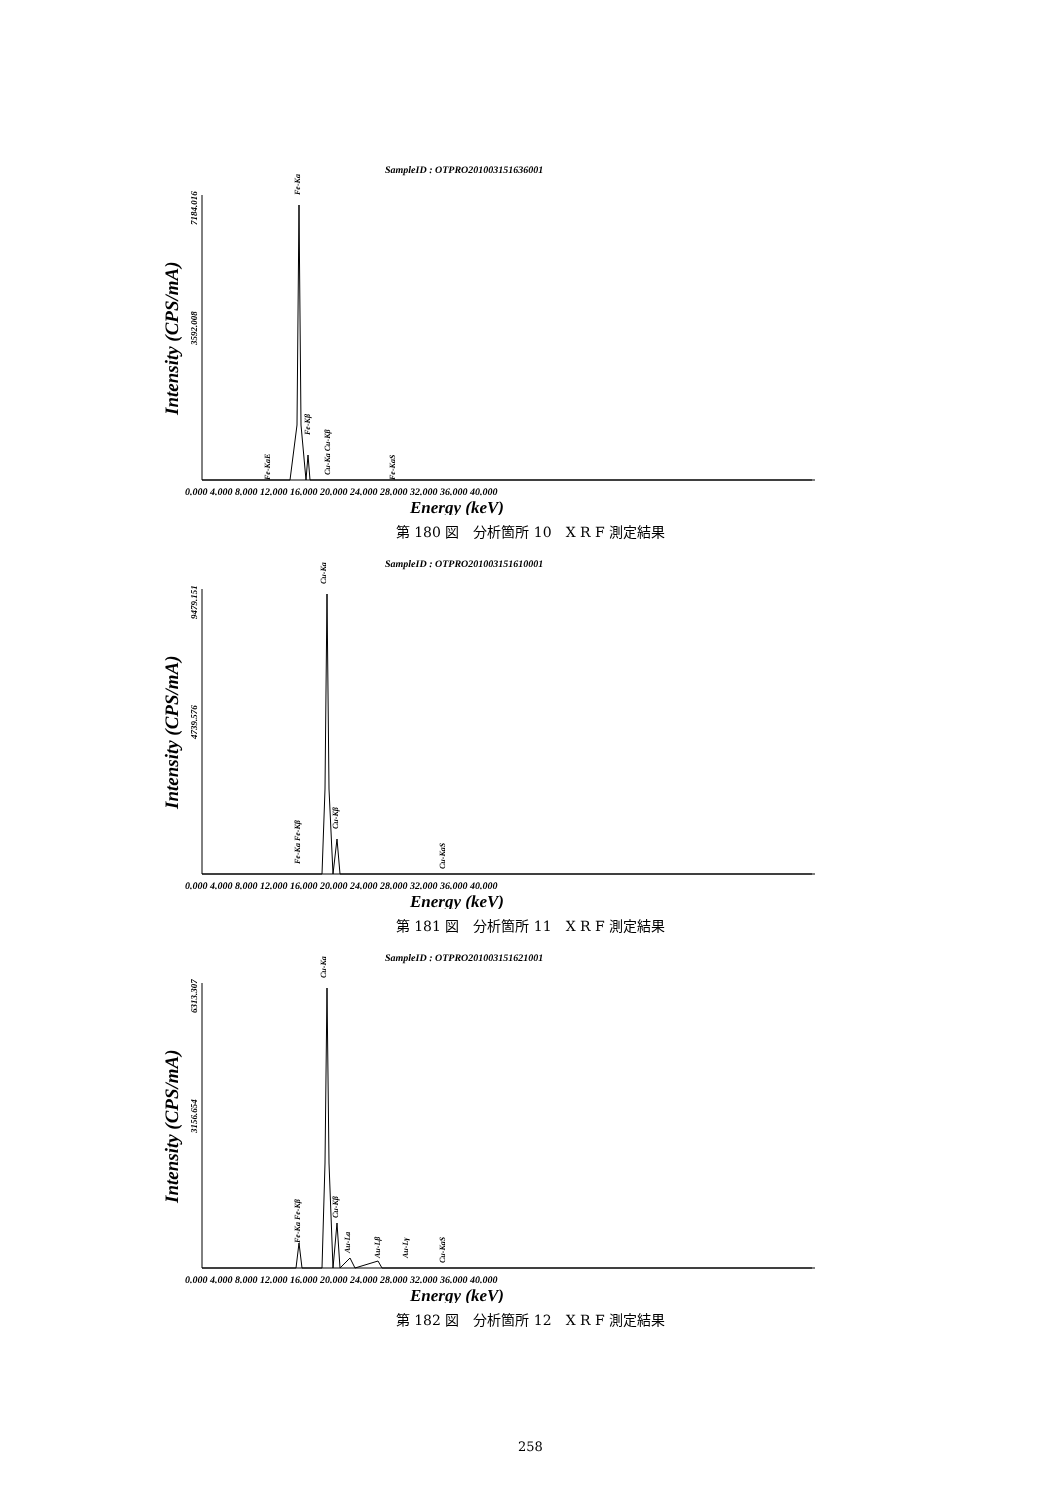SampleID : OTPRO201003151636001
Intensity (CPS/mA)
7184.016
3592.008
Fe-Ka
Fe-KaE
Fe-Kβ
Cu-Ka Cu-Kβ
Fe-KaS
0.000 4.000 8.000 12.000 16.000 20.000 24.000 28.000 32.000 36.000 40.000
Energy (keV)
第 180 図　分析箇所 10　X R F 測定結果
SampleID : OTPRO201003151610001
Intensity (CPS/mA)
9479.151
4739.576
Cu-Ka
Fe-Ka Fe-Kβ
Cu-Kβ
Cu-KaS
0.000 4.000 8.000 12.000 16.000 20.000 24.000 28.000 32.000 36.000 40.000
Energy (keV)
第 181 図　分析箇所 11　X R F 測定結果
SampleID : OTPRO201003151621001
Intensity (CPS/mA)
6313.307
3156.654
Cu-Ka
Fe-Ka Fe-Kβ
Cu-Kβ
Au-La
Au-Lβ
Au-Lγ
Cu-KaS
0.000 4.000 8.000 12.000 16.000 20.000 24.000 28.000 32.000 36.000 40.000
Energy (keV)
第 182 図　分析箇所 12　X R F 測定結果
258